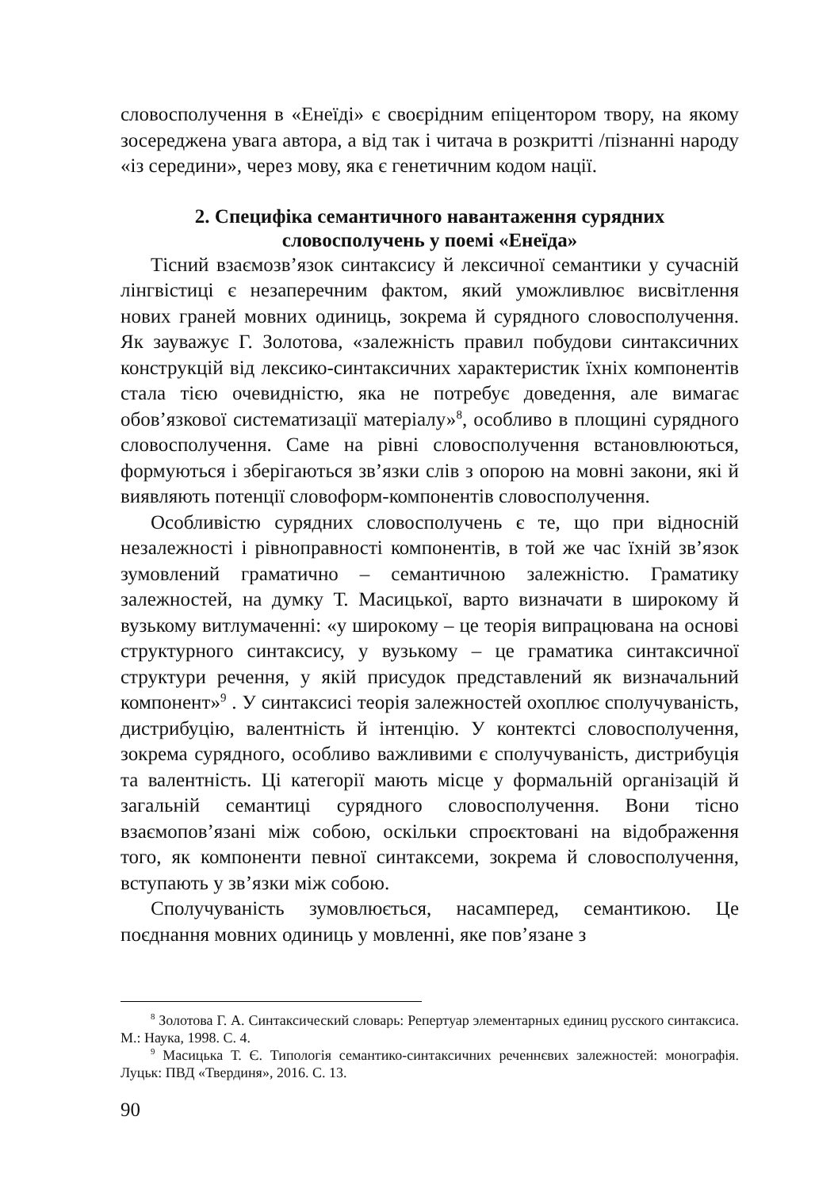словосполучення в «Енеїді» є своєрідним епіцентором твору, на якому зосереджена увага автора, а від так і читача в розкритті /пізнанні народу «із середини», через мову, яка є генетичним кодом нації.
2. Специфіка семантичного навантаження сурядних
словосполучень у поемі «Енеїда»
Тісний взаємозв’язок синтаксису й лексичної семантики у сучасній лінгвістиці є незаперечним фактом, який уможливлює висвітлення нових граней мовних одиниць, зокрема й сурядного словосполучення. Як зауважує Г. Золотова, «залежність правил побудови синтаксичних конструкцій від лексико-синтаксичних характеристик їхніх компонентів стала тією очевидністю, яка не потребує доведення, але вимагає обов’язкової систематизації матеріалу»<sup>8</sup>, особливо в площині сурядного словосполучення. Саме на рівні словосполучення встановлюються, формуються і зберігаються зв’язки слів з опорою на мовні закони, які й виявляють потенції словоформ-компонентів словосполучення.
Особливістю сурядних словосполучень є те, що при відносній незалежності і рівноправності компонентів, в той же час їхній зв’язок зумовлений граматично – семантичною залежністю. Граматику залежностей, на думку Т. Масицької, варто визначати в широкому й вузькому витлумаченні: «у широкому – це теорія випрацювана на основі структурного синтаксису, у вузькому – це граматика синтаксичної структури речення, у якій присудок представлений як визначальний компонент»<sup>9</sup> . У синтаксисі теорія залежностей охоплює сполучуваність, дистрибуцію, валентність й інтенцію. У контектсі словосполучення, зокрема сурядного, особливо важливими є сполучуваність, дистрибуція та валентність. Ці категорії мають місце у формальній організацій й загальній семантиці сурядного словосполучення. Вони тісно взаємопов’язані між собою, оскільки спроєктовані на відображення того, як компоненти певної синтаксеми, зокрема й словосполучення, вступають у зв’язки між собою.
Сполучуваність зумовлюється, насамперед, семантикою. Це поєднання мовних одиниць у мовленні, яке пов’язане з
<sup>8</sup> Золотова Г. А. Синтаксический словарь: Репертуар элементарных единиц русского синтаксиса. М.: Наука, 1998. С. 4.
<sup>9</sup> Масицька Т. Є. Типологія семантико-синтаксичних реченнєвих залежностей: монографія. Луцьк: ПВД «Твердиня», 2016. С. 13.
90